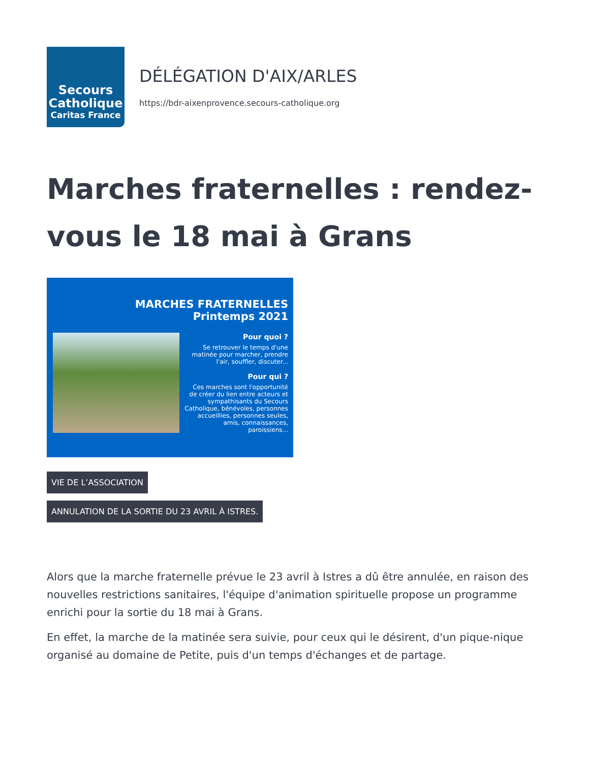Secours
Catholique
Caritas France
DÉLÉGATION D'AIX/ARLES
https://bdr-aixenprovence.secours-catholique.org
Marches fraternelles : rendez-vous le 18 mai à Grans
MARCHES FRATERNELLES
Printemps 2021
Pour quoi ?
Se retrouver le temps d'une matinée pour marcher, prendre l'air, souffler, discuter...
Pour qui ?
Ces marches sont l'opportunité de créer du lien entre acteurs et sympathisants du Secours Catholique, bénévoles, personnes accueillies, personnes seules, amis, connaissances, paroissiens...
VIE DE L’ASSOCIATION
ANNULATION DE LA SORTIE DU 23 AVRIL À ISTRES.
Alors que la marche fraternelle prévue le 23 avril à Istres a dû être annulée, en raison des nouvelles restrictions sanitaires, l'équipe d'animation spirituelle propose un programme enrichi pour la sortie du 18 mai à Grans.
En effet, la marche de la matinée sera suivie, pour ceux qui le désirent, d'un pique-nique organisé au domaine de Petite, puis d'un temps d'échanges et de partage.